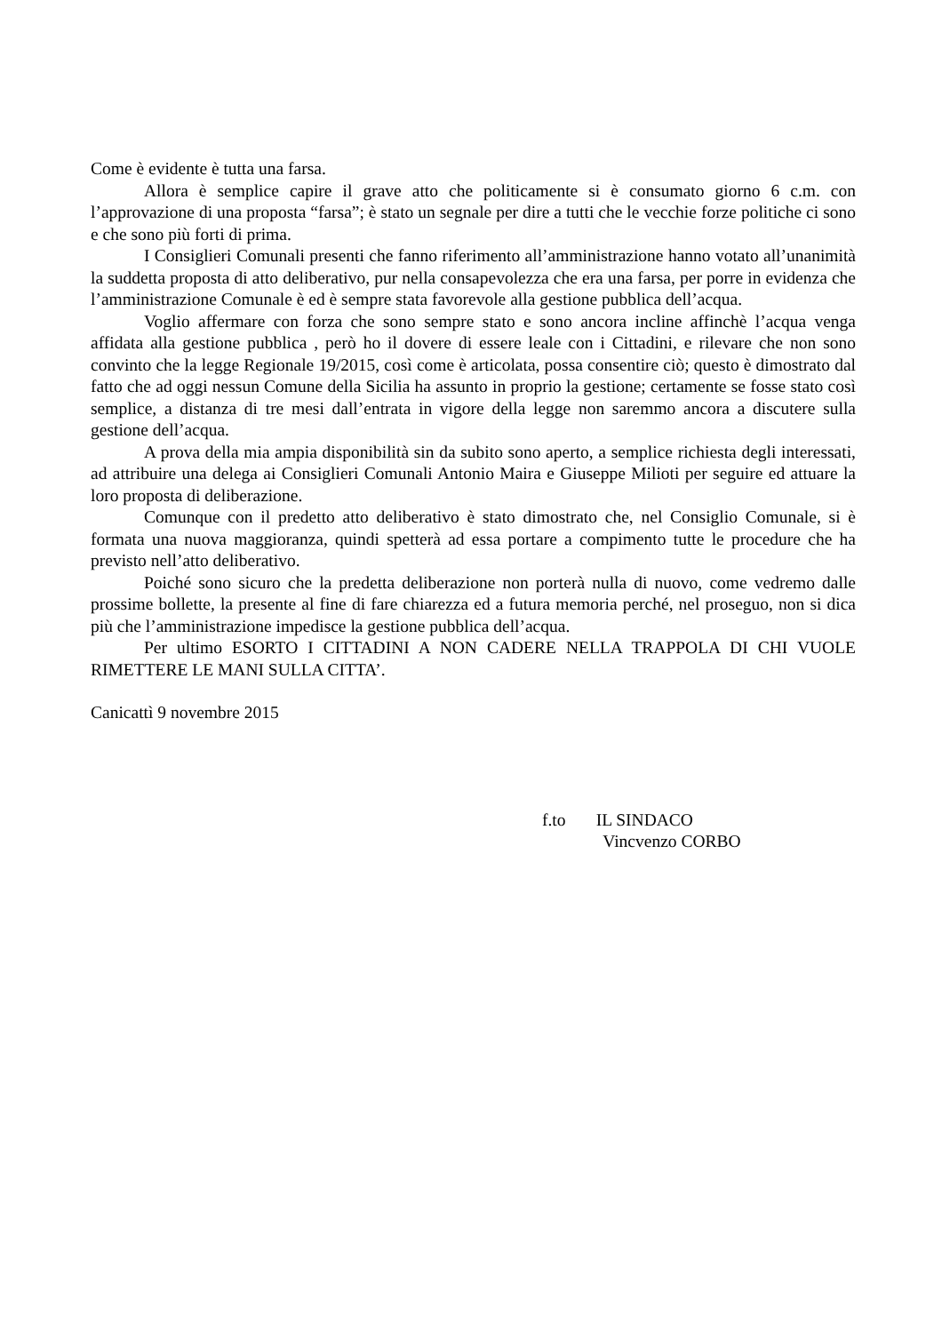Come è evidente è tutta una farsa.
Allora è semplice capire il grave atto che politicamente si è consumato giorno 6 c.m. con l’approvazione di una proposta “farsa”; è stato un segnale per dire a tutti che le vecchie forze politiche ci sono e che sono più forti di prima.
I Consiglieri Comunali presenti che fanno riferimento all’amministrazione hanno votato all’unanimità la suddetta proposta di atto deliberativo, pur nella consapevolezza che era una farsa, per porre in evidenza che l’amministrazione Comunale è ed è sempre stata favorevole alla gestione pubblica dell’acqua.
Voglio affermare con forza che sono sempre stato e sono ancora incline affinchè l’acqua venga affidata alla gestione pubblica , però ho il dovere di essere leale con i Cittadini, e rilevare che non sono convinto che la legge Regionale 19/2015, così come è articolata, possa consentire ciò; questo è dimostrato dal fatto che ad oggi nessun Comune della Sicilia ha assunto in proprio la gestione; certamente se fosse stato così semplice, a distanza di tre mesi dall’entrata in vigore della legge non saremmo ancora a discutere sulla gestione dell’acqua.
A prova della mia ampia disponibilità sin da subito sono aperto, a semplice richiesta degli interessati, ad attribuire una delega ai Consiglieri Comunali Antonio Maira e Giuseppe Milioti per seguire ed attuare la loro proposta di deliberazione.
Comunque con il predetto atto deliberativo è stato dimostrato che, nel Consiglio Comunale, si è formata una nuova maggioranza, quindi spetterà ad essa portare a compimento tutte le procedure che ha previsto nell’atto deliberativo.
Poiché sono sicuro che la predetta deliberazione non porterà nulla di nuovo, come vedremo dalle prossime bollette, la presente al fine di fare chiarezza ed a futura memoria perché, nel proseguo, non si dica più che l’amministrazione impedisce la gestione pubblica dell’acqua.
Per ultimo ESORTO I CITTADINI A NON CADERE NELLA TRAPPOLA DI CHI VUOLE RIMETTERE LE MANI SULLA CITTA’.
Canicattì 9 novembre 2015
f.to IL SINDACO
Vincvenzo CORBO